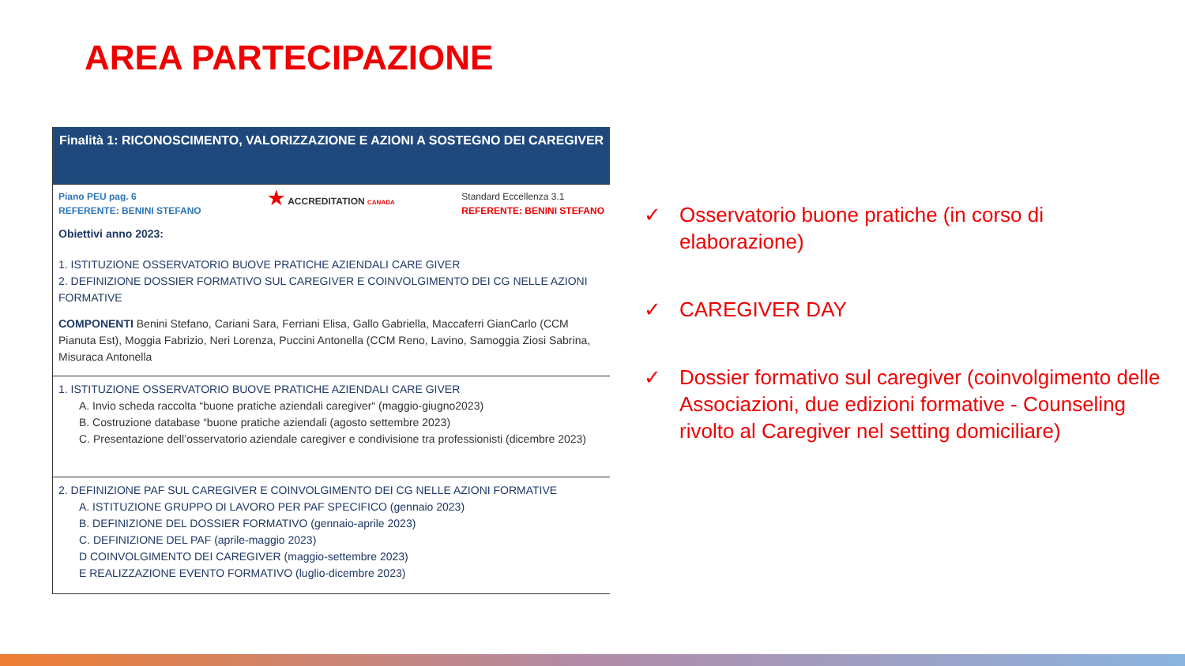AREA PARTECIPAZIONE
| Finalità 1: RICONOSCIMENTO, VALORIZZAZIONE E AZIONI A SOSTEGNO DEI CAREGIVER |
| Piano PEU pag. 6 REFERENTE: BENINI STEFANO ★ ACCREDITATION CANADA Standard Eccellenza 3.1 REFERENTE: BENINI STEFANO Obiettivi anno 2023: 1. ISTITUZIONE OSSERVATORIO BUOVE PRATICHE AZIENDALI CARE GIVER 2. DEFINIZIONE DOSSIER FORMATIVO SUL CAREGIVER E COINVOLGIMENTO DEI CG NELLE AZIONI FORMATIVE |
| COMPONENTI Benini Stefano, Cariani Sara, Ferriani Elisa, Gallo Gabriella, Maccaferri GianCarlo (CCM Pianuta Est), Moggia Fabrizio, Neri Lorenza, Puccini Antonella (CCM Reno, Lavino, Samoggia Ziosi Sabrina, Misuraca Antonella |
| 1. ISTITUZIONE OSSERVATORIO BUOVE PRATICHE AZIENDALI CARE GIVER A. Invio scheda raccolta “buone pratiche aziendali caregiver“ (maggio-giugno2023) B. Costruzione database “buone pratiche aziendali (agosto settembre 2023) C. Presentazione dell’osservatorio aziendale caregiver e condivisione tra professionisti (dicembre 2023) |
| 2. DEFINIZIONE PAF SUL CAREGIVER E COINVOLGIMENTO DEI CG NELLE AZIONI FORMATIVE A. ISTITUZIONE GRUPPO DI LAVORO PER PAF SPECIFICO (gennaio 2023) B. DEFINIZIONE DEL DOSSIER FORMATIVO (gennaio-aprile 2023) C. DEFINIZIONE DEL PAF (aprile-maggio 2023) D COINVOLGIMENTO DEI CAREGIVER (maggio-settembre 2023) E REALIZZAZIONE EVENTO FORMATIVO (luglio-dicembre 2023) |
✓ Osservatorio buone pratiche (in corso di elaborazione)
✓ CAREGIVER DAY
✓ Dossier formativo sul caregiver (coinvolgimento delle Associazioni, due edizioni formative - Counseling rivolto al Caregiver nel setting domiciliare)